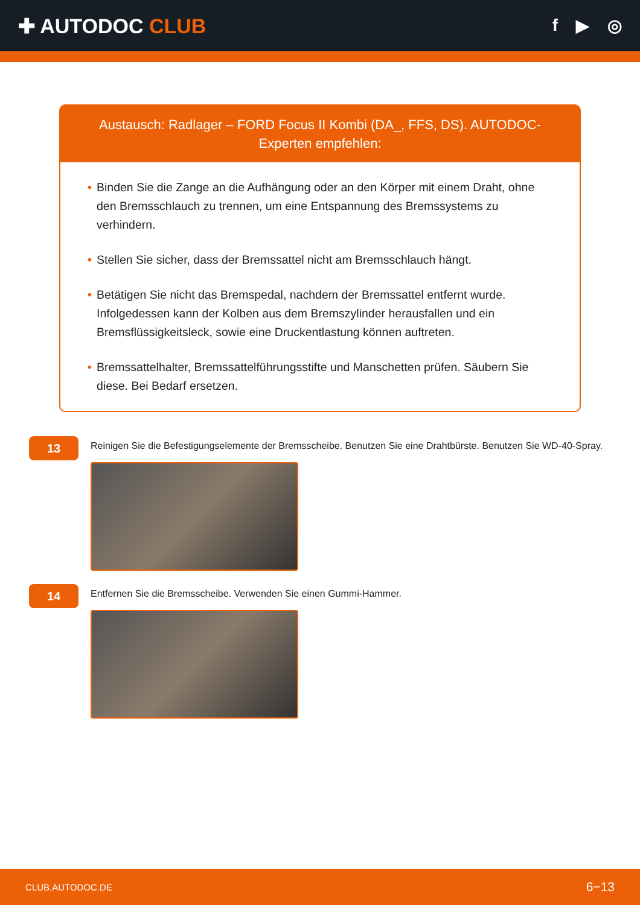✚ AUTODOC CLUB
f ▶ ◎
Austausch: Radlager – FORD Focus II Kombi (DA_, FFS, DS). AUTODOC-Experten empfehlen:
• Binden Sie die Zange an die Aufhängung oder an den Körper mit einem Draht, ohne den Bremsschlauch zu trennen, um eine Entspannung des Bremssystems zu verhindern.
• Stellen Sie sicher, dass der Bremssattel nicht am Bremsschlauch hängt.
• Betätigen Sie nicht das Bremspedal, nachdem der Bremssattel entfernt wurde. Infolgedessen kann der Kolben aus dem Bremszylinder herausfallen und ein Bremsflüssigkeitsleck, sowie eine Druckentlastung können auftreten.
• Bremssattelhalter, Bremssattelführungsstifte und Manschetten prüfen. Säubern Sie diese. Bei Bedarf ersetzen.
13
Reinigen Sie die Befestigungselemente der Bremsscheibe. Benutzen Sie eine Drahtbürste. Benutzen Sie WD-40-Spray.
14
Entfernen Sie die Bremsscheibe. Verwenden Sie einen Gummi-Hammer.
CLUB.AUTODOC.DE 6−13